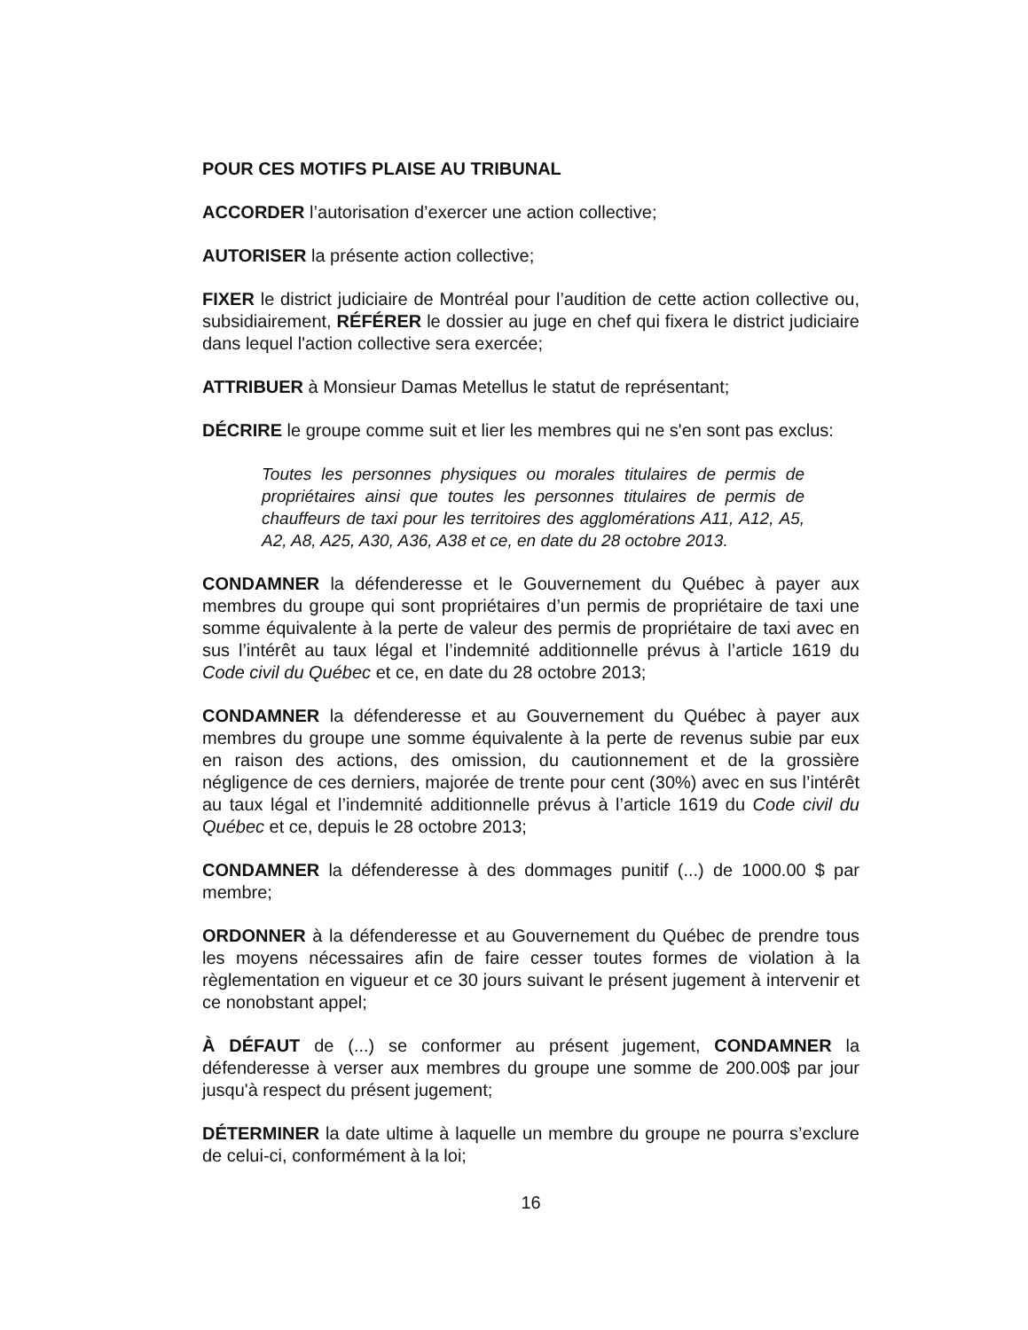POUR CES MOTIFS PLAISE AU TRIBUNAL
ACCORDER l’autorisation d’exercer une action collective;
AUTORISER la présente action collective;
FIXER le district judiciaire de Montréal pour l’audition de cette action collective ou, subsidiairement, RÉFÉRER le dossier au juge en chef qui fixera le district judiciaire dans lequel l'action collective sera exercée;
ATTRIBUER à Monsieur Damas Metellus le statut de représentant;
DÉCRIRE le groupe comme suit et lier les membres qui ne s'en sont pas exclus:
Toutes les personnes physiques ou morales titulaires de permis de propriétaires ainsi que toutes les personnes titulaires de permis de chauffeurs de taxi pour les territoires des agglomérations A11, A12, A5, A2, A8, A25, A30, A36, A38 et ce, en date du 28 octobre 2013.
CONDAMNER la défenderesse et le Gouvernement du Québec à payer aux membres du groupe qui sont propriétaires d’un permis de propriétaire de taxi une somme équivalente à la perte de valeur des permis de propriétaire de taxi avec en sus l’intérêt au taux légal et l’indemnité additionnelle prévus à l’article 1619 du Code civil du Québec et ce, en date du 28 octobre 2013;
CONDAMNER la défenderesse et au Gouvernement du Québec à payer aux membres du groupe une somme équivalente à la perte de revenus subie par eux en raison des actions, des omission, du cautionnement et de la grossière négligence de ces derniers, majorée de trente pour cent (30%) avec en sus l’intérêt au taux légal et l’indemnité additionnelle prévus à l’article 1619 du Code civil du Québec et ce, depuis le 28 octobre 2013;
CONDAMNER la défenderesse à des dommages punitif (...) de 1000.00 $ par membre;
ORDONNER à la défenderesse et au Gouvernement du Québec de prendre tous les moyens nécessaires afin de faire cesser toutes formes de violation à la règlementation en vigueur et ce 30 jours suivant le présent jugement à intervenir et ce nonobstant appel;
À DÉFAUT de (...) se conformer au présent jugement, CONDAMNER la défenderesse à verser aux membres du groupe une somme de 200.00$ par jour jusqu'à respect du présent jugement;
DÉTERMINER la date ultime à laquelle un membre du groupe ne pourra s’exclure de celui-ci, conformément à la loi;
16